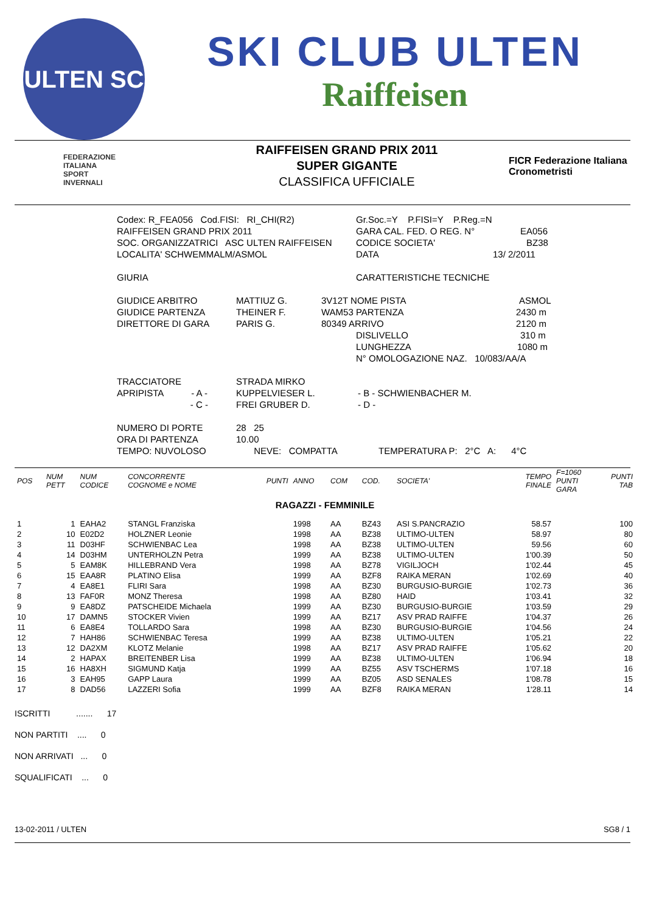ULTEN SC
SKI CLUB ULTEN
Raiffeisen
FEDERAZIONE
ITALIANA
SPORT
INVERNALI
RAIFFEISEN GRAND PRIX 2011
SUPER GIGANTE
CLASSIFICA UFFICIALE
FICR Federazione Italiana Cronometristi
Codex: R_FEA056 Cod.FISI: RI_CHI(R2) Gr.Soc.=Y P.FISI=Y P.Reg.=N
RAIFFEISEN GRAND PRIX 2011 GARA CAL. FED. O REG. N° EA056
SOC. ORGANIZZATRICI ASC ULTEN RAIFFEISEN CODICE SOCIETA' BZ38
LOCALITA' SCHWEMMALM/ASMOL DATA 13/ 2/2011
GIURIA CARATTERISTICHE TECNICHE
GIUDICE ARBITRO MATTIUZ G. 3V12T NOME PISTA ASMOL
GIUDICE PARTENZA THEINER F. WAM53 PARTENZA 2430 m
DIRETTORE DI GARA PARIS G. 80349 ARRIVO 2120 m
DISLIVELLO 310 m
LUNGHEZZA 1080 m
N° OMOLOGAZIONE NAZ. 10/083/AA/A
TRACCIATORE STRADA MIRKO
APRIPISTA - A - KUPPELVIESER L. - B - SCHWIENBACHER M.
- C - FREI GRUBER D. - D -
NUMERO DI PORTE 28 25
ORA DI PARTENZA 10.00
TEMPO: NUVOLOSO NEVE: COMPATTA TEMPERATURA P: 2°C A: 4°C
| POS | NUM PETT | NUM CODICE | CONCORRENTE COGNOME e NOME | PUNTI | ANNO | COM | COD. | SOCIETA' | TEMPO FINALE | F=1060 PUNTI GARA | PUNTI TAB |
| --- | --- | --- | --- | --- | --- | --- | --- | --- | --- | --- | --- |
| RAGAZZI - FEMMINILE | | | | | | | | | | | |
| 1 | 1 | EAHA2 | STANGL Franziska | | 1998 | AA | BZ43 | ASI S.PANCRAZIO | 58.57 | | 100 |
| 2 | 10 | E02D2 | HOLZNER Leonie | | 1998 | AA | BZ38 | ULTIMO-ULTEN | 58.97 | | 80 |
| 3 | 11 | D03HF | SCHWIENBAC Lea | | 1998 | AA | BZ38 | ULTIMO-ULTEN | 59.56 | | 60 |
| 4 | 14 | D03HM | UNTERHOLZN Petra | | 1999 | AA | BZ38 | ULTIMO-ULTEN | 1'00.39 | | 50 |
| 5 | 5 | EAM8K | HILLEBRAND Vera | | 1998 | AA | BZ78 | VIGILJOCH | 1'02.44 | | 45 |
| 6 | 15 | EAA8R | PLATINO Elisa | | 1999 | AA | BZF8 | RAIKA MERAN | 1'02.69 | | 40 |
| 7 | 4 | EA8E1 | FLIRI Sara | | 1998 | AA | BZ30 | BURGUSIO-BURGIE | 1'02.73 | | 36 |
| 8 | 13 | FAF0R | MONZ Theresa | | 1998 | AA | BZ80 | HAID | 1'03.41 | | 32 |
| 9 | 9 | EA8DZ | PATSCHEIDE Michaela | | 1999 | AA | BZ30 | BURGUSIO-BURGIE | 1'03.59 | | 29 |
| 10 | 17 | DAMN5 | STOCKER Vivien | | 1999 | AA | BZ17 | ASV PRAD RAIFFE | 1'04.37 | | 26 |
| 11 | 6 | EA8E4 | TOLLARDO Sara | | 1998 | AA | BZ30 | BURGUSIO-BURGIE | 1'04.56 | | 24 |
| 12 | 7 | HAH86 | SCHWIENBAC Teresa | | 1999 | AA | BZ38 | ULTIMO-ULTEN | 1'05.21 | | 22 |
| 13 | 12 | DA2XM | KLOTZ Melanie | | 1998 | AA | BZ17 | ASV PRAD RAIFFE | 1'05.62 | | 20 |
| 14 | 2 | HAPAX | BREITENBER Lisa | | 1999 | AA | BZ38 | ULTIMO-ULTEN | 1'06.94 | | 18 |
| 15 | 16 | HA8XH | SIGMUND Katja | | 1999 | AA | BZ55 | ASV TSCHERMS | 1'07.18 | | 16 |
| 16 | 3 | EAH95 | GAPP Laura | | 1999 | AA | BZ05 | ASD SENALES | 1'08.78 | | 15 |
| 17 | 8 | DAD56 | LAZZERI Sofia | | 1999 | AA | BZF8 | RAIKA MERAN | 1'28.11 | | 14 |
ISCRITTI ....... 17
NON PARTITI .... 0
NON ARRIVATI ... 0
SQUALIFICATI ... 0
13-02-2011 / ULTEN SG8 / 1